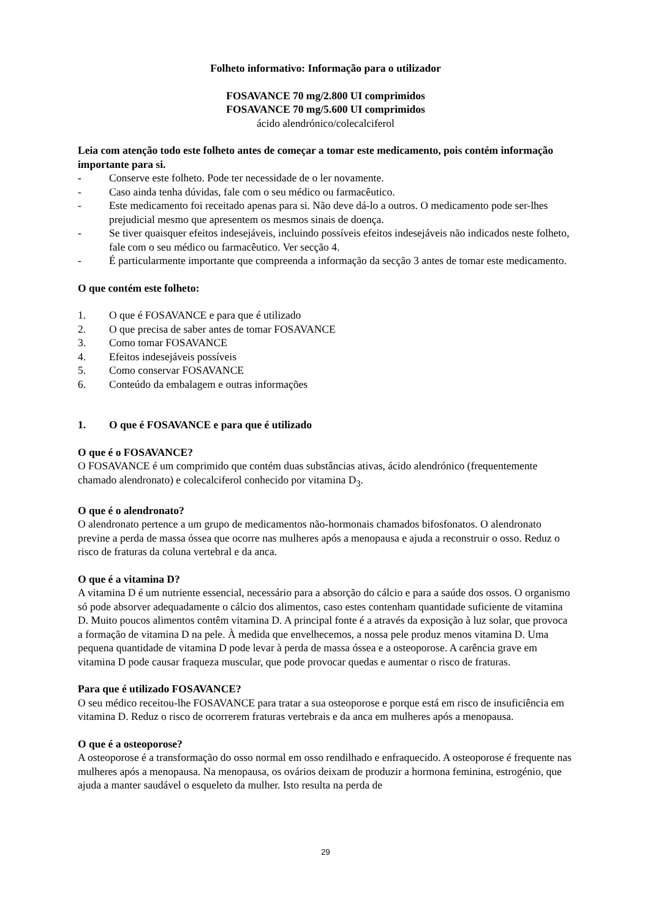Folheto informativo: Informação para o utilizador
FOSAVANCE 70 mg/2.800 UI comprimidos
FOSAVANCE 70 mg/5.600 UI comprimidos
ácido alendrónico/colecalciferol
Leia com atenção todo este folheto antes de começar a tomar este medicamento, pois contém informação importante para si.
- Conserve este folheto. Pode ter necessidade de o ler novamente.
- Caso ainda tenha dúvidas, fale com o seu médico ou farmacêutico.
- Este medicamento foi receitado apenas para si. Não deve dá-lo a outros. O medicamento pode ser-lhes prejudicial mesmo que apresentem os mesmos sinais de doença.
- Se tiver quaisquer efeitos indesejáveis, incluindo possíveis efeitos indesejáveis não indicados neste folheto, fale com o seu médico ou farmacêutico. Ver secção 4.
- É particularmente importante que compreenda a informação da secção 3 antes de tomar este medicamento.
O que contém este folheto:
1. O que é FOSAVANCE e para que é utilizado
2. O que precisa de saber antes de tomar FOSAVANCE
3. Como tomar FOSAVANCE
4. Efeitos indesejáveis possíveis
5. Como conservar FOSAVANCE
6. Conteúdo da embalagem e outras informações
1. O que é FOSAVANCE e para que é utilizado
O que é o FOSAVANCE?
O FOSAVANCE é um comprimido que contém duas substâncias ativas, ácido alendrónico (frequentemente chamado alendronato) e colecalciferol conhecido por vitamina D<sub>3</sub>.
O que é o alendronato?
O alendronato pertence a um grupo de medicamentos não-hormonais chamados bifosfonatos. O alendronato previne a perda de massa óssea que ocorre nas mulheres após a menopausa e ajuda a reconstruir o osso. Reduz o risco de fraturas da coluna vertebral e da anca.
O que é a vitamina D?
A vitamina D é um nutriente essencial, necessário para a absorção do cálcio e para a saúde dos ossos. O organismo só pode absorver adequadamente o cálcio dos alimentos, caso estes contenham quantidade suficiente de vitamina D. Muito poucos alimentos contêm vitamina D. A principal fonte é a através da exposição à luz solar, que provoca a formação de vitamina D na pele. À medida que envelhecemos, a nossa pele produz menos vitamina D. Uma pequena quantidade de vitamina D pode levar à perda de massa óssea e a osteoporose. A carência grave em vitamina D pode causar fraqueza muscular, que pode provocar quedas e aumentar o risco de fraturas.
Para que é utilizado FOSAVANCE?
O seu médico receitou-lhe FOSAVANCE para tratar a sua osteoporose e porque está em risco de insuficiência em vitamina D. Reduz o risco de ocorrerem fraturas vertebrais e da anca em mulheres após a menopausa.
O que é a osteoporose?
A osteoporose é a transformação do osso normal em osso rendilhado e enfraquecido. A osteoporose é frequente nas mulheres após a menopausa. Na menopausa, os ovários deixam de produzir a hormona feminina, estrogénio, que ajuda a manter saudável o esqueleto da mulher. Isto resulta na perda de
29